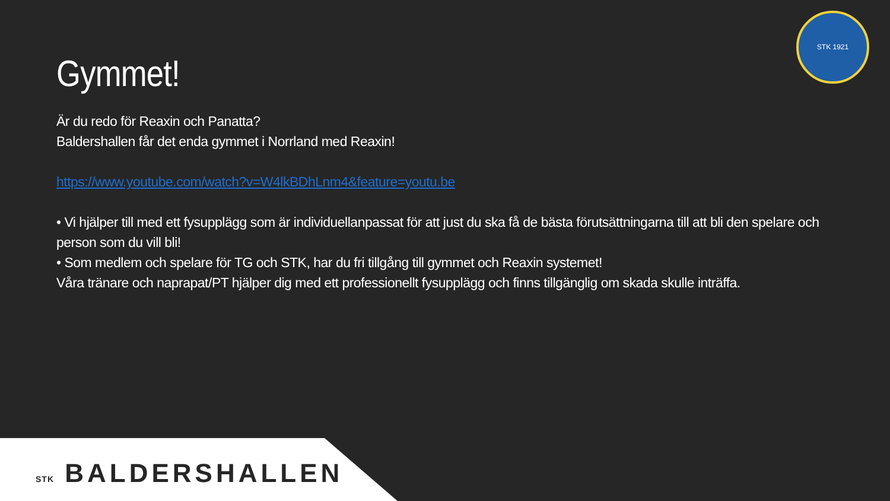STK 1921
Gymmet!
Är du redo för Reaxin och Panatta?
Baldershallen får det enda gymmet i Norrland med Reaxin!
https://www.youtube.com/watch?v=W4lkBDhLnm4&feature=youtu.be
• Vi hjälper till med ett fysupplägg som är individuellanpassat för att just du ska få de bästa förutsättningarna till att bli den spelare och person som du vill bli!
• Som medlem och spelare för TG och STK, har du fri tillgång till gymmet och Reaxin systemet!
Våra tränare och naprapat/PT hjälper dig med ett professionellt fysupplägg och finns tillgänglig om skada skulle inträffa.
STK BALDERSHALLEN